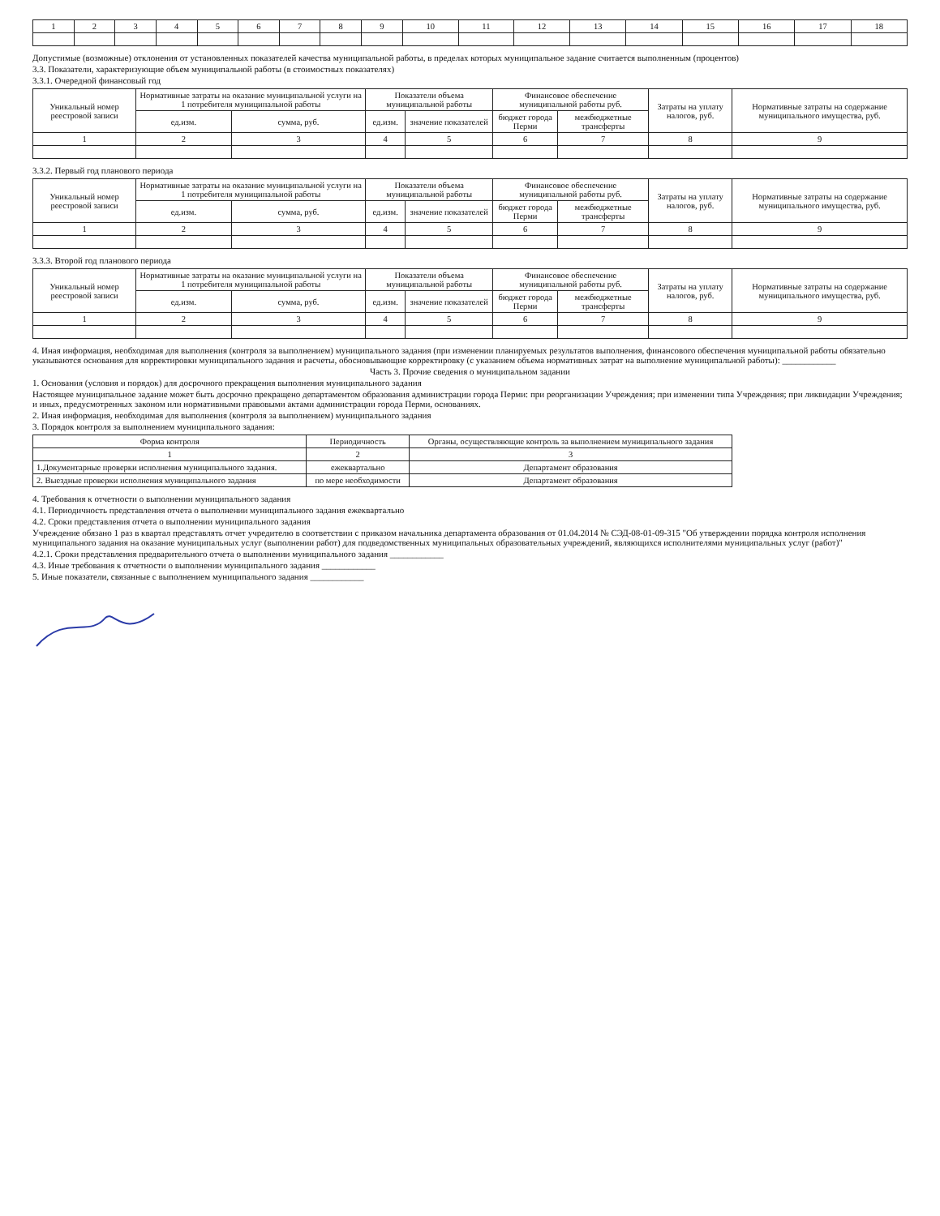| 1 | 2 | 3 | 4 | 5 | 6 | 7 | 8 | 9 | 10 | 11 | 12 | 13 | 14 | 15 | 16 | 17 | 18 |
Допустимые (возможные) отклонения от установленных показателей качества муниципальной работы, в пределах которых муниципальное задание считается выполненным (процентов)
3.3. Показатели, характеризующие объем муниципальной работы (в стоимостных показателях)
3.3.1. Очередной финансовый год
| Уникальный номер реестровой записи | Нормативные затраты на оказание муниципальной услуги на 1 потребителя муниципальной работы | | Показатели объема муниципальной работы | | Финансовое обеспечение муниципальной работы руб. | | Затраты на уплату налогов, руб. | Нормативные затраты на содержание муниципального имущества, руб. |
| --- | --- | --- | --- | --- | --- | --- | --- | --- |
| | ед.изм. | сумма, руб. | ед.изм. | значение показателей | бюджет города Перми | межбюджетные трансферты | | |
| 1 | 2 | 3 | 4 | 5 | 6 | 7 | 8 | 9 |
3.3.2. Первый год планового периода
| Уникальный номер реестровой записи | Нормативные затраты на оказание муниципальной услуги на 1 потребителя муниципальной работы | | Показатели объема муниципальной работы | | Финансовое обеспечение муниципальной работы руб. | | Затраты на уплату налогов, руб. | Нормативные затраты на содержание муниципального имущества, руб. |
| --- | --- | --- | --- | --- | --- | --- | --- | --- |
| | ед.изм. | сумма, руб. | ед.изм. | значение показателей | бюджет города Перми | межбюджетные трансферты | | |
| 1 | 2 | 3 | 4 | 5 | 6 | 7 | 8 | 9 |
3.3.3. Второй год планового периода
| Уникальный номер реестровой записи | Нормативные затраты на оказание муниципальной услуги на 1 потребителя муниципальной работы | | Показатели объема муниципальной работы | | Финансовое обеспечение муниципальной работы руб. | | Затраты на уплату налогов, руб. | Нормативные затраты на содержание муниципального имущества, руб. |
| --- | --- | --- | --- | --- | --- | --- | --- | --- |
| | ед.изм. | сумма, руб. | ед.изм. | значение показателей | бюджет города Перми | межбюджетные трансферты | | |
| 1 | 2 | 3 | 4 | 5 | 6 | 7 | 8 | 9 |
4. Иная информация, необходимая для выполнения (контроля за выполнением) муниципального задания (при изменении планируемых результатов выполнения, финансового обеспечения муниципальной работы обязательно указываются основания для корректировки муниципального задания и расчеты, обосновывающие корректировку (с указанием объема нормативных затрат на выполнение муниципальной работы): ____________
Часть 3. Прочие сведения о муниципальном задании
1. Основания (условия и порядок) для досрочного прекращения выполнения муниципального задания
Настоящее муниципальное задание может быть досрочно прекращено департаментом образования администрации города Перми: при реорганизации Учреждения; при изменении типа Учреждения; при ликвидации Учреждения; и иных, предусмотренных законом или нормативными правовыми актами администрации города Перми, основаниях.
2. Иная информация, необходимая для выполнения (контроля за выполнением) муниципального задания
3. Порядок контроля за выполнением муниципального задания:
| Форма контроля | Периодичность | Органы, осуществляющие контроль за выполнением муниципального задания |
| --- | --- | --- |
| 1 | 2 | 3 |
| 1.Документарные проверки исполнения муниципального задания. | ежеквартально | Департамент образования |
| 2. Выездные проверки исполнения муниципального задания | по мере необходимости | Департамент образования |
4. Требования к отчетности о выполнении муниципального задания
4.1. Периодичность представления отчета о выполнении муниципального задания ежеквартально
4.2. Сроки представления отчета о выполнении муниципального задания
Учреждение обязано 1 раз в квартал представлять отчет учредителю в соответствии с приказом начальника департамента образования от 01.04.2014 № СЭД-08-01-09-315 "Об утверждении порядка контроля исполнения муниципального задания на оказание муниципальных услуг (выполнении работ) для подведомственных муниципальных образовательных учреждений, являющихся исполнителями муниципальных услуг (работ)"
4.2.1. Сроки представления предварительного отчета о выполнении муниципального задания ____________
4.3. Иные требования к отчетности о выполнении муниципального задания ____________
5. Иные показатели, связанные с выполнением муниципального задания ____________